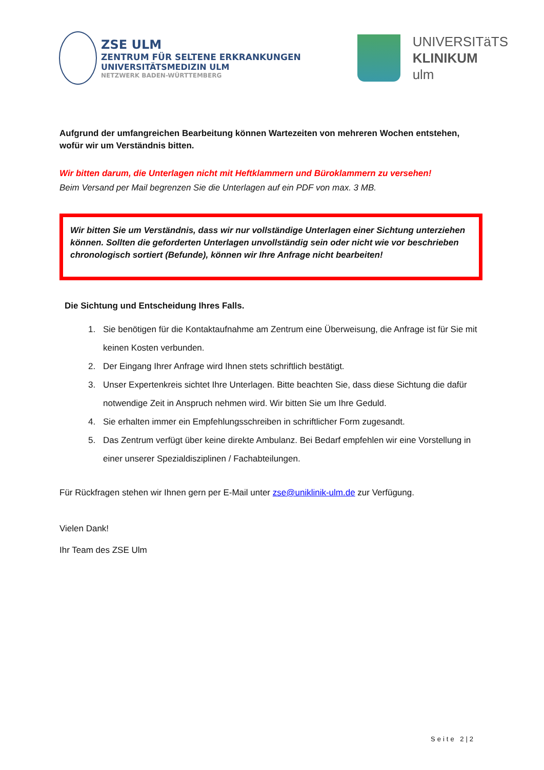ZSE ULM
ZENTRUM FÜR SELTENE ERKRANKUNGEN
UNIVERSITÄTSMEDIZIN ULM
NETZWERK BADEN-WÜRTTEMBERG
UNIVERSITäTS
KLINIKUM
ulm
Aufgrund der umfangreichen Bearbeitung können Wartezeiten von mehreren Wochen entstehen, wofür wir um Verständnis bitten.
Wir bitten darum, die Unterlagen nicht mit Heftklammern und Büroklammern zu versehen!
Beim Versand per Mail begrenzen Sie die Unterlagen auf ein PDF von max. 3 MB.
Wir bitten Sie um Verständnis, dass wir nur vollständige Unterlagen einer Sichtung unterziehen können. Sollten die geforderten Unterlagen unvollständig sein oder nicht wie vor beschrieben chronologisch sortiert (Befunde), können wir Ihre Anfrage nicht bearbeiten!
Die Sichtung und Entscheidung Ihres Falls.
1. Sie benötigen für die Kontaktaufnahme am Zentrum eine Überweisung, die Anfrage ist für Sie mit keinen Kosten verbunden.
2. Der Eingang Ihrer Anfrage wird Ihnen stets schriftlich bestätigt.
3. Unser Expertenkreis sichtet Ihre Unterlagen. Bitte beachten Sie, dass diese Sichtung die dafür notwendige Zeit in Anspruch nehmen wird. Wir bitten Sie um Ihre Geduld.
4. Sie erhalten immer ein Empfehlungsschreiben in schriftlicher Form zugesandt.
5. Das Zentrum verfügt über keine direkte Ambulanz. Bei Bedarf empfehlen wir eine Vorstellung in einer unserer Spezialdisziplinen / Fachabteilungen.
Für Rückfragen stehen wir Ihnen gern per E-Mail unter zse@uniklinik-ulm.de zur Verfügung.
Vielen Dank!
Ihr Team des ZSE Ulm
Seite 2|2